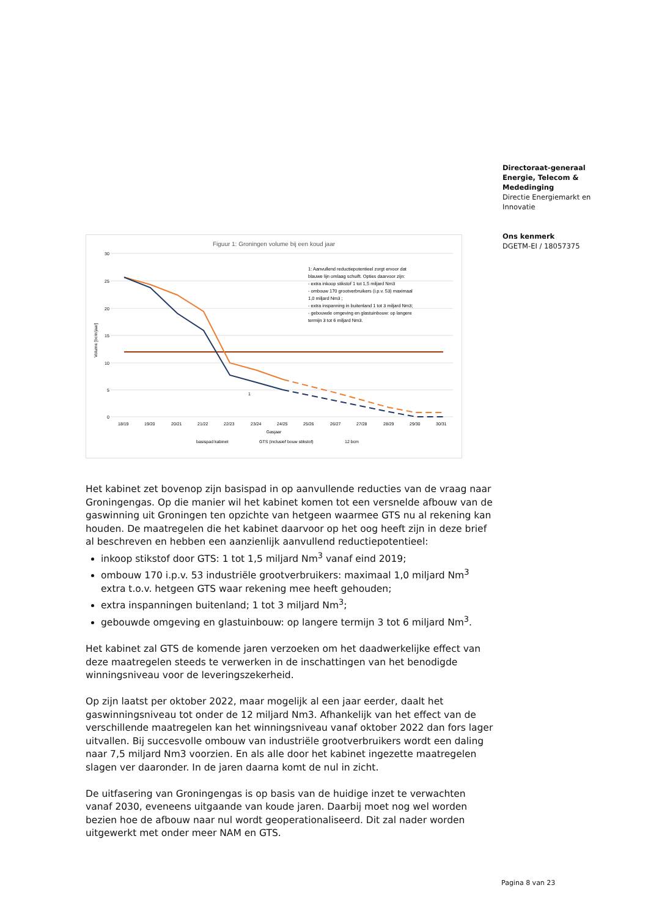Directoraat-generaal
Energie, Telecom &
Mededinging
Directie Energiemarkt en Innovatie
Ons kenmerk
DGETM-EI / 18057375
Figuur 1: Groningen volume bij een koud jaar
30
25
20
15
10
5
0
Volume [bcm/jaar]
1: Aanvullend reductiepotentieel zorgt ervoor dat
blauwe lijn omlaag schuift. Opties daarvoor zijn:
- extra inkoop stikstof 1 tot 1,5 miljard Nm3
- ombouw 170 grootverbruikers (i.p.v. 53) maximaal
1,0 miljard Nm3 ;
- extra inspanning in buitenland 1 tot 3 miljard Nm3;
- gebouwde omgeving en glastuinbouw: op langere
termijn 3 tot 6 miljard Nm3.
1
18/19
19/20
20/21
21/22
22/23
23/24
24/25
25/26
26/27
27/28
28/29
29/30
30/31
Gasjaar
basispad kabinet
GTS (inclusief bouw stikstof)
12 bcm
Het kabinet zet bovenop zijn basispad in op aanvullende reducties van de vraag naar Groningengas. Op die manier wil het kabinet komen tot een versnelde afbouw van de gaswinning uit Groningen ten opzichte van hetgeen waarmee GTS nu al rekening kan houden. De maatregelen die het kabinet daarvoor op het oog heeft zijn in deze brief al beschreven en hebben een aanzienlijk aanvullend reductiepotentieel:
inkoop stikstof door GTS: 1 tot 1,5 miljard Nm<sup>3</sup> vanaf eind 2019;
ombouw 170 i.p.v. 53 industriële grootverbruikers: maximaal 1,0 miljard Nm<sup>3</sup> extra t.o.v. hetgeen GTS waar rekening mee heeft gehouden;
extra inspanningen buitenland; 1 tot 3 miljard Nm<sup>3</sup>;
gebouwde omgeving en glastuinbouw: op langere termijn 3 tot 6 miljard Nm<sup>3</sup>.
Het kabinet zal GTS de komende jaren verzoeken om het daadwerkelijke effect van deze maatregelen steeds te verwerken in de inschattingen van het benodigde winningsniveau voor de leveringszekerheid.
Op zijn laatst per oktober 2022, maar mogelijk al een jaar eerder, daalt het gaswinningsniveau tot onder de 12 miljard Nm3. Afhankelijk van het effect van de verschillende maatregelen kan het winningsniveau vanaf oktober 2022 dan fors lager uitvallen. Bij succesvolle ombouw van industriële grootverbruikers wordt een daling naar 7,5 miljard Nm3 voorzien. En als alle door het kabinet ingezette maatregelen slagen ver daaronder. In de jaren daarna komt de nul in zicht.
De uitfasering van Groningengas is op basis van de huidige inzet te verwachten vanaf 2030, eveneens uitgaande van koude jaren. Daarbij moet nog wel worden bezien hoe de afbouw naar nul wordt geoperationaliseerd. Dit zal nader worden uitgewerkt met onder meer NAM en GTS.
Pagina 8 van 23